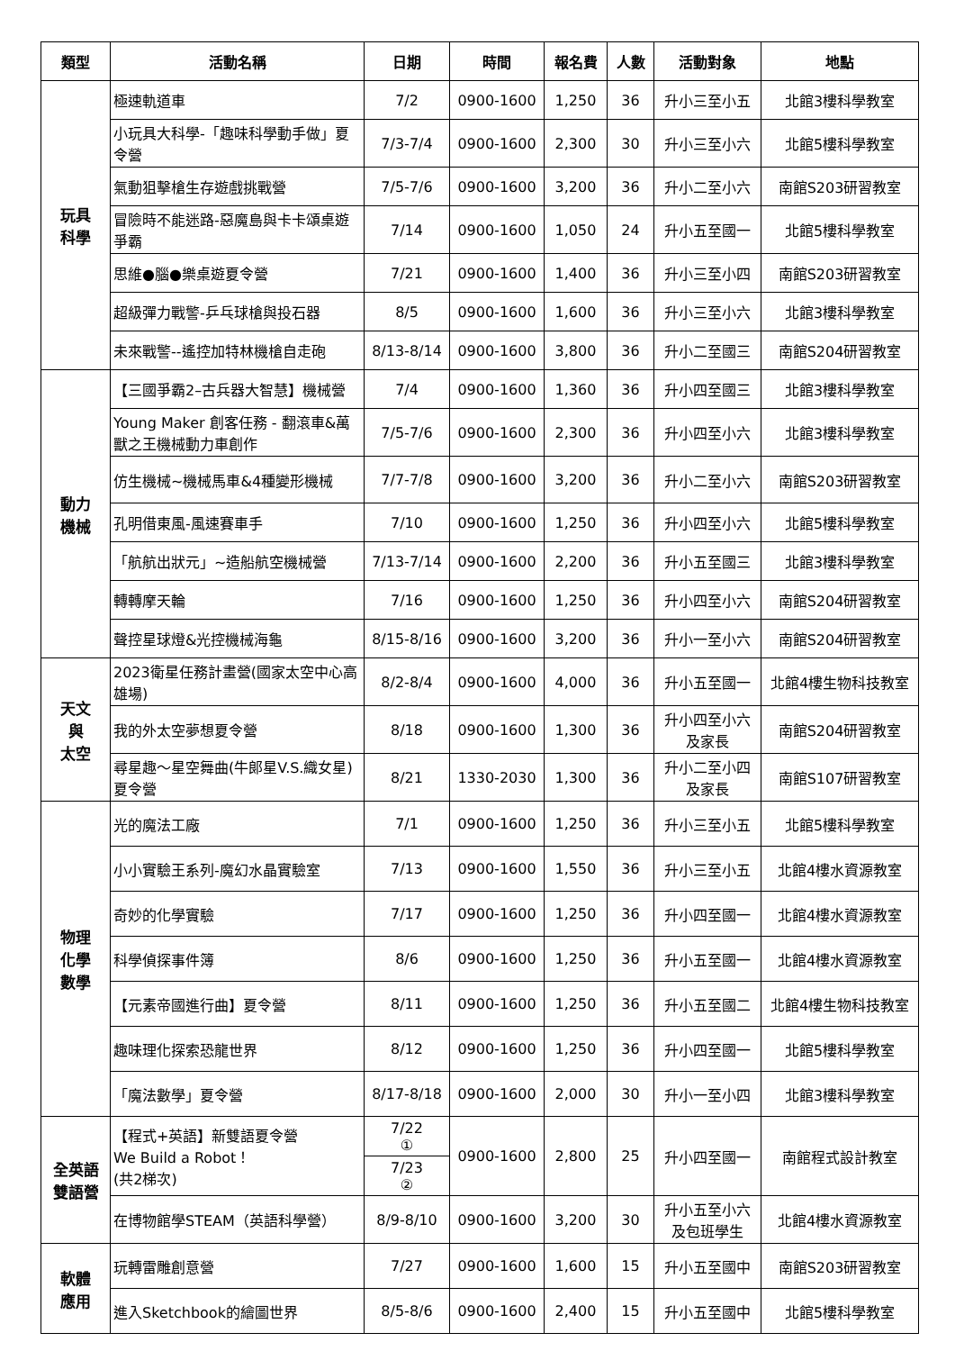| 類型 | 活動名稱 | 日期 | 時間 | 報名費 | 人數 | 活動對象 | 地點 |
| --- | --- | --- | --- | --- | --- | --- | --- |
| 玩具 科學 | 極速軌道車 | 7/2 | 0900-1600 | 1,250 | 36 | 升小三至小五 | 北館3樓科學教室 |
| | 小玩具大科學-「趣味科學動手做」夏令營 | 7/3-7/4 | 0900-1600 | 2,300 | 30 | 升小三至小六 | 北館5樓科學教室 |
| | 氣動狙擊槍生存遊戲挑戰營 | 7/5-7/6 | 0900-1600 | 3,200 | 36 | 升小二至小六 | 南館S203研習教室 |
| | 冒險時不能迷路-惡魔島與卡卡頌桌遊爭霸 | 7/14 | 0900-1600 | 1,050 | 24 | 升小五至國一 | 北館5樓科學教室 |
| | 思維●腦●樂桌遊夏令營 | 7/21 | 0900-1600 | 1,400 | 36 | 升小三至小四 | 南館S203研習教室 |
| | 超級彈力戰警-乒乓球槍與投石器 | 8/5 | 0900-1600 | 1,600 | 36 | 升小三至小六 | 北館3樓科學教室 |
| | 未來戰警--遙控加特林機槍自走砲 | 8/13-8/14 | 0900-1600 | 3,800 | 36 | 升小二至國三 | 南館S204研習教室 |
| 動力 機械 | 【三國爭霸2–古兵器大智慧】機械營 | 7/4 | 0900-1600 | 1,360 | 36 | 升小四至國三 | 北館3樓科學教室 |
| | Young Maker 創客任務 - 翻滾車&萬獸之王機械動力車創作 | 7/5-7/6 | 0900-1600 | 2,300 | 36 | 升小四至小六 | 北館3樓科學教室 |
| | 仿生機械~機械馬車&4種變形機械 | 7/7-7/8 | 0900-1600 | 3,200 | 36 | 升小二至小六 | 南館S203研習教室 |
| | 孔明借東風-風速賽車手 | 7/10 | 0900-1600 | 1,250 | 36 | 升小四至小六 | 北館5樓科學教室 |
| | 「航航出狀元」~造船航空機械營 | 7/13-7/14 | 0900-1600 | 2,200 | 36 | 升小五至國三 | 北館3樓科學教室 |
| | 轉轉摩天輪 | 7/16 | 0900-1600 | 1,250 | 36 | 升小四至小六 | 南館S204研習教室 |
| | 聲控星球燈&光控機械海龜 | 8/15-8/16 | 0900-1600 | 3,200 | 36 | 升小一至小六 | 南館S204研習教室 |
| 天文 與 太空 | 2023衛星任務計畫營(國家太空中心高雄場) | 8/2-8/4 | 0900-1600 | 4,000 | 36 | 升小五至國一 | 北館4樓生物科技教室 |
| | 我的外太空夢想夏令營 | 8/18 | 0900-1600 | 1,300 | 36 | 升小四至小六 及家長 | 南館S204研習教室 |
| | 尋星趣～星空舞曲(牛郎星V.S.織女星)夏令營 | 8/21 | 1330-2030 | 1,300 | 36 | 升小二至小四 及家長 | 南館S107研習教室 |
| 物理 化學 數學 | 光的魔法工廠 | 7/1 | 0900-1600 | 1,250 | 36 | 升小三至小五 | 北館5樓科學教室 |
| | 小小實驗王系列-魔幻水晶實驗室 | 7/13 | 0900-1600 | 1,550 | 36 | 升小三至小五 | 北館4樓水資源教室 |
| | 奇妙的化學實驗 | 7/17 | 0900-1600 | 1,250 | 36 | 升小四至國一 | 北館4樓水資源教室 |
| | 科學偵探事件簿 | 8/6 | 0900-1600 | 1,250 | 36 | 升小五至國一 | 北館4樓水資源教室 |
| | 【元素帝國進行曲】夏令營 | 8/11 | 0900-1600 | 1,250 | 36 | 升小五至國二 | 北館4樓生物科技教室 |
| | 趣味理化探索恐龍世界 | 8/12 | 0900-1600 | 1,250 | 36 | 升小四至國一 | 北館5樓科學教室 |
| | 「魔法數學」夏令營 | 8/17-8/18 | 0900-1600 | 2,000 | 30 | 升小一至小四 | 北館3樓科學教室 |
| 全英語 雙語營 | 【程式+英語】新雙語夏令營 We Build a Robot！ (共2梯次) | 7/22 ① | 0900-1600 | 2,800 | 25 | 升小四至國一 | 南館程式設計教室 |
| | | 7/23 ② | | | | | |
| | 在博物館學STEAM（英語科學營） | 8/9-8/10 | 0900-1600 | 3,200 | 30 | 升小五至小六 及包班學生 | 北館4樓水資源教室 |
| 軟體 應用 | 玩轉雷雕創意營 | 7/27 | 0900-1600 | 1,600 | 15 | 升小五至國中 | 南館S203研習教室 |
| | 進入Sketchbook的繪圖世界 | 8/5-8/6 | 0900-1600 | 2,400 | 15 | 升小五至國中 | 北館5樓科學教室 |